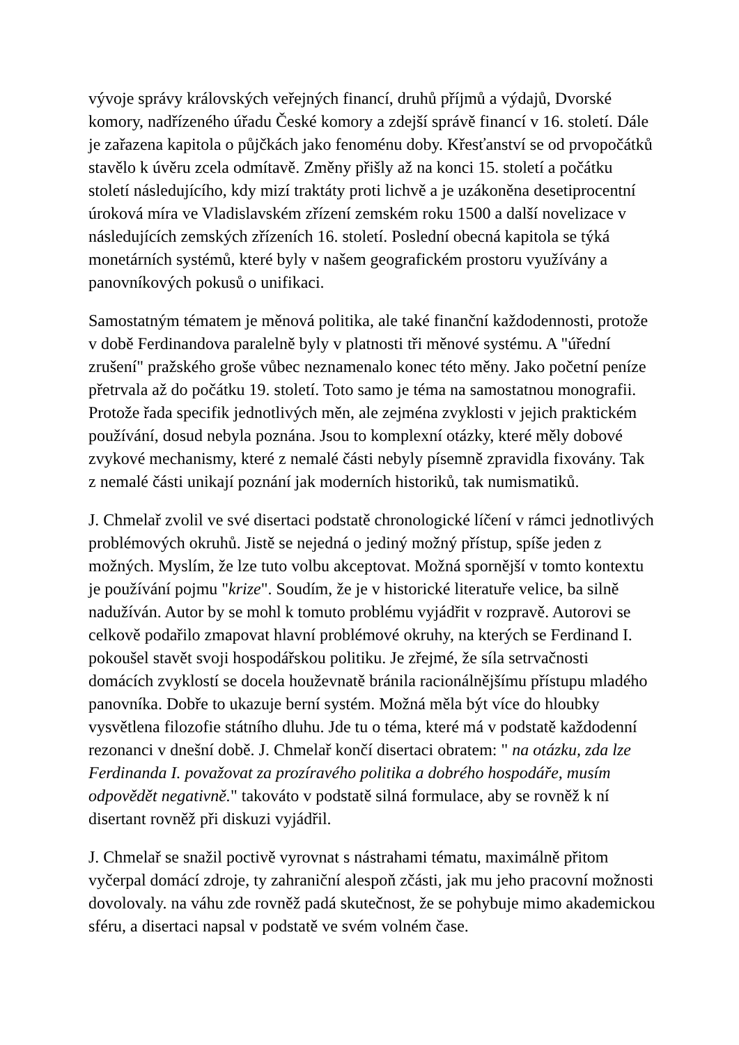vývoje správy královských veřejných financí, druhů příjmů a výdajů, Dvorské komory, nadřízeného úřadu České komory a zdejší správě financí v 16. století. Dále je zařazena kapitola o půjčkách jako fenoménu doby. Křesťanství se od prvopočátků stavělo k úvěru zcela odmítavě. Změny přišly až na konci 15. století a počátku století následujícího, kdy mizí traktáty proti lichvě a je uzákoněna desetiprocentní úroková míra ve Vladislavském zřízení zemském roku 1500 a další novelizace v následujících zemských zřízeních 16. století. Poslední obecná kapitola se týká monetárních systémů, které byly v našem geografickém prostoru využívány a panovníkových pokusů o unifikaci.
Samostatným tématem je měnová politika, ale také finanční každodennosti, protože v době Ferdinandova paralelně byly v platnosti tři měnové systému. A "úřední zrušení" pražského groše vůbec neznamenalo konec této měny. Jako početní peníze přetrvala až do počátku 19. století. Toto samo je téma na samostatnou monografii. Protože řada specifik jednotlivých měn, ale zejména zvyklosti v jejich praktickém používání, dosud nebyla poznána. Jsou to komplexní otázky, které měly dobové zvykové mechanismy, které z nemalé části nebyly písemně zpravidla fixovány. Tak z nemalé části unikají poznání jak moderních historiků, tak numismatiků.
J. Chmelař zvolil ve své disertaci podstatě chronologické líčení v rámci jednotlivých problémových okruhů. Jistě se nejedná o jediný možný přístup, spíše jeden z možných. Myslím, že lze tuto volbu akceptovat. Možná spornější v tomto kontextu je používání pojmu "krize". Soudím, že je v historické literatuře velice, ba silně nadužíván. Autor by se mohl k tomuto problému vyjádřit v rozpravě. Autorovi se celkově podařilo zmapovat hlavní problémové okruhy, na kterých se Ferdinand I. pokoušel stavět svoji hospodářskou politiku. Je zřejmé, že síla setrvačnosti domácích zvyklostí se docela houževnatě bránila racionálnějšímu přístupu mladého panovníka. Dobře to ukazuje berní systém. Možná měla být více do hloubky vysvětlena filozofie státního dluhu. Jde tu o téma, které má v podstatě každodenní rezonanci v dnešní době. J. Chmelař končí disertaci obratem: " na otázku, zda lze Ferdinanda I. považovat za prozíravého politika a dobrého hospodáře, musím odpovědět negativně." takováto v podstatě silná formulace, aby se rovněž k ní disertant rovněž při diskuzi vyjádřil.
J. Chmelař se snažil poctivě vyrovnat s nástrahami tématu, maximálně přitom vyčerpal domácí zdroje, ty zahraniční alespoň zčásti, jak mu jeho pracovní možnosti dovolovaly. na váhu zde rovněž padá skutečnost, že se pohybuje mimo akademickou sféru, a disertaci napsal v podstatě ve svém volném čase.